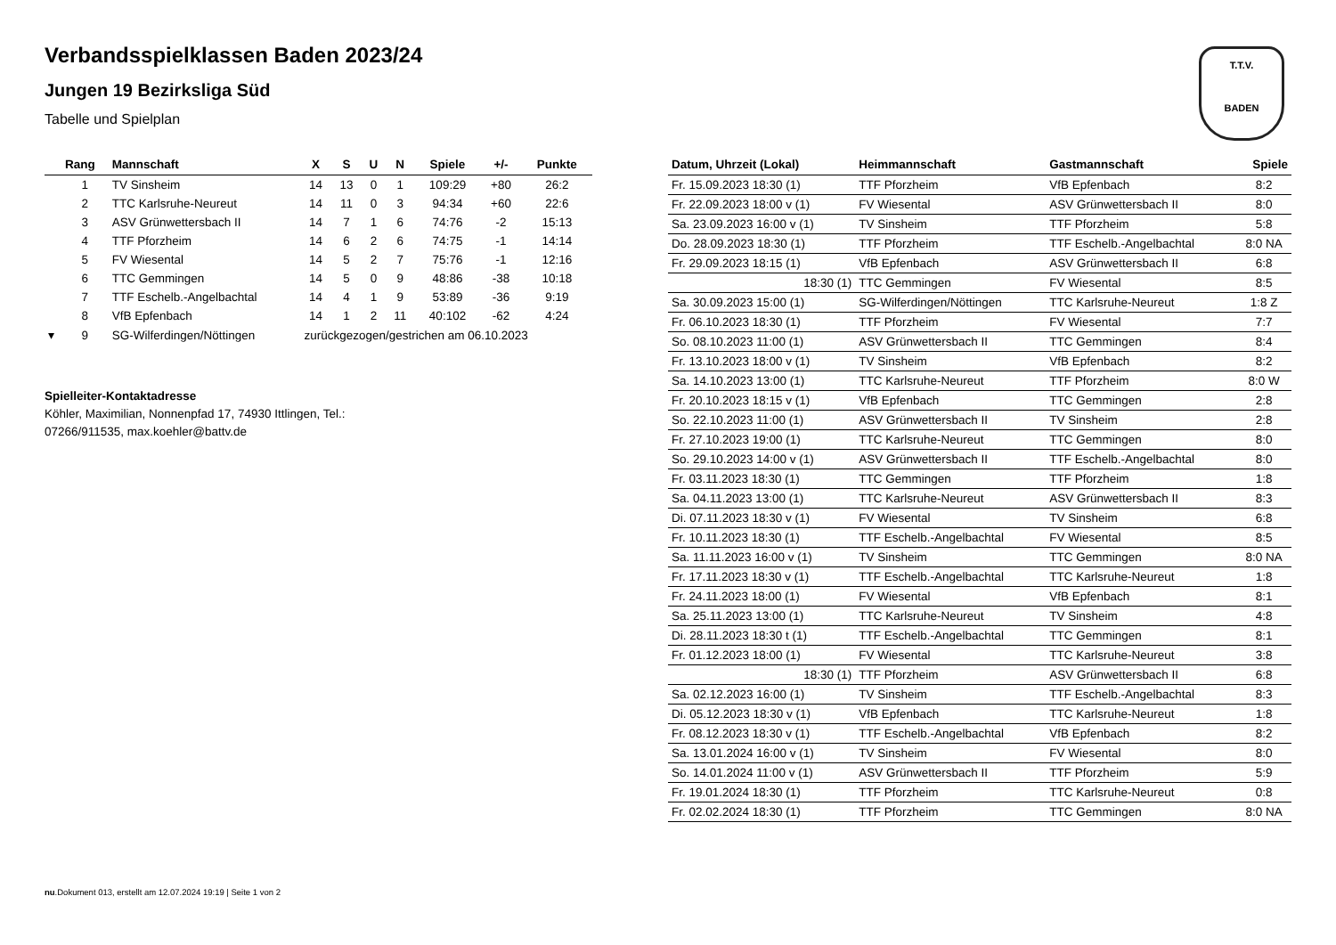T.T.V.
BADEN
Verbandsspielklassen Baden 2023/24
Jungen 19 Bezirksliga Süd
Tabelle und Spielplan
| | Rang | Mannschaft | X | S | U | N | Spiele | +/- | Punkte |
| --- | --- | --- | --- | --- | --- | --- | --- | --- | --- |
| | 1 | TV Sinsheim | 14 | 13 | 0 | 1 | 109:29 | +80 | 26:2 |
| | 2 | TTC Karlsruhe-Neureut | 14 | 11 | 0 | 3 | 94:34 | +60 | 22:6 |
| | 3 | ASV Grünwettersbach II | 14 | 7 | 1 | 6 | 74:76 | -2 | 15:13 |
| | 4 | TTF Pforzheim | 14 | 6 | 2 | 6 | 74:75 | -1 | 14:14 |
| | 5 | FV Wiesental | 14 | 5 | 2 | 7 | 75:76 | -1 | 12:16 |
| | 6 | TTC Gemmingen | 14 | 5 | 0 | 9 | 48:86 | -38 | 10:18 |
| | 7 | TTF Eschelb.-Angelbachtal | 14 | 4 | 1 | 9 | 53:89 | -36 | 9:19 |
| | 8 | VfB Epfenbach | 14 | 1 | 2 | 11 | 40:102 | -62 | 4:24 |
| ▾ | 9 | SG-Wilferdingen/Nöttingen | zurückgezogen/gestrichen am 06.10.2023 | | | | | | |
Spielleiter-Kontaktadresse
Köhler, Maximilian, Nonnenpfad 17, 74930 Ittlingen, Tel.:
07266/911535, max.koehler@battv.de
| Datum, Uhrzeit (Lokal) | Heimmannschaft | Gastmannschaft | Spiele |
| --- | --- | --- | --- |
| Fr. 15.09.2023 18:30 (1) | TTF Pforzheim | VfB Epfenbach | 8:2 |
| Fr. 22.09.2023 18:00 v (1) | FV Wiesental | ASV Grünwettersbach II | 8:0 |
| Sa. 23.09.2023 16:00 v (1) | TV Sinsheim | TTF Pforzheim | 5:8 |
| Do. 28.09.2023 18:30 (1) | TTF Pforzheim | TTF Eschelb.-Angelbachtal | 8:0 NA |
| Fr. 29.09.2023 18:15 (1) | VfB Epfenbach | ASV Grünwettersbach II | 6:8 |
| 18:30 (1) | TTC Gemmingen | FV Wiesental | 8:5 |
| Sa. 30.09.2023 15:00 (1) | SG-Wilferdingen/Nöttingen | TTC Karlsruhe-Neureut | 1:8 Z |
| Fr. 06.10.2023 18:30 (1) | TTF Pforzheim | FV Wiesental | 7:7 |
| So. 08.10.2023 11:00 (1) | ASV Grünwettersbach II | TTC Gemmingen | 8:4 |
| Fr. 13.10.2023 18:00 v (1) | TV Sinsheim | VfB Epfenbach | 8:2 |
| Sa. 14.10.2023 13:00 (1) | TTC Karlsruhe-Neureut | TTF Pforzheim | 8:0 W |
| Fr. 20.10.2023 18:15 v (1) | VfB Epfenbach | TTC Gemmingen | 2:8 |
| So. 22.10.2023 11:00 (1) | ASV Grünwettersbach II | TV Sinsheim | 2:8 |
| Fr. 27.10.2023 19:00 (1) | TTC Karlsruhe-Neureut | TTC Gemmingen | 8:0 |
| So. 29.10.2023 14:00 v (1) | ASV Grünwettersbach II | TTF Eschelb.-Angelbachtal | 8:0 |
| Fr. 03.11.2023 18:30 (1) | TTC Gemmingen | TTF Pforzheim | 1:8 |
| Sa. 04.11.2023 13:00 (1) | TTC Karlsruhe-Neureut | ASV Grünwettersbach II | 8:3 |
| Di. 07.11.2023 18:30 v (1) | FV Wiesental | TV Sinsheim | 6:8 |
| Fr. 10.11.2023 18:30 (1) | TTF Eschelb.-Angelbachtal | FV Wiesental | 8:5 |
| Sa. 11.11.2023 16:00 v (1) | TV Sinsheim | TTC Gemmingen | 8:0 NA |
| Fr. 17.11.2023 18:30 v (1) | TTF Eschelb.-Angelbachtal | TTC Karlsruhe-Neureut | 1:8 |
| Fr. 24.11.2023 18:00 (1) | FV Wiesental | VfB Epfenbach | 8:1 |
| Sa. 25.11.2023 13:00 (1) | TTC Karlsruhe-Neureut | TV Sinsheim | 4:8 |
| Di. 28.11.2023 18:30 t (1) | TTF Eschelb.-Angelbachtal | TTC Gemmingen | 8:1 |
| Fr. 01.12.2023 18:00 (1) | FV Wiesental | TTC Karlsruhe-Neureut | 3:8 |
| 18:30 (1) | TTF Pforzheim | ASV Grünwettersbach II | 6:8 |
| Sa. 02.12.2023 16:00 (1) | TV Sinsheim | TTF Eschelb.-Angelbachtal | 8:3 |
| Di. 05.12.2023 18:30 v (1) | VfB Epfenbach | TTC Karlsruhe-Neureut | 1:8 |
| Fr. 08.12.2023 18:30 v (1) | TTF Eschelb.-Angelbachtal | VfB Epfenbach | 8:2 |
| Sa. 13.01.2024 16:00 v (1) | TV Sinsheim | FV Wiesental | 8:0 |
| So. 14.01.2024 11:00 v (1) | ASV Grünwettersbach II | TTF Pforzheim | 5:9 |
| Fr. 19.01.2024 18:30 (1) | TTF Pforzheim | TTC Karlsruhe-Neureut | 0:8 |
| Fr. 02.02.2024 18:30 (1) | TTF Pforzheim | TTC Gemmingen | 8:0 NA |
nu.Dokument 013, erstellt am 12.07.2024 19:19 | Seite 1 von 2